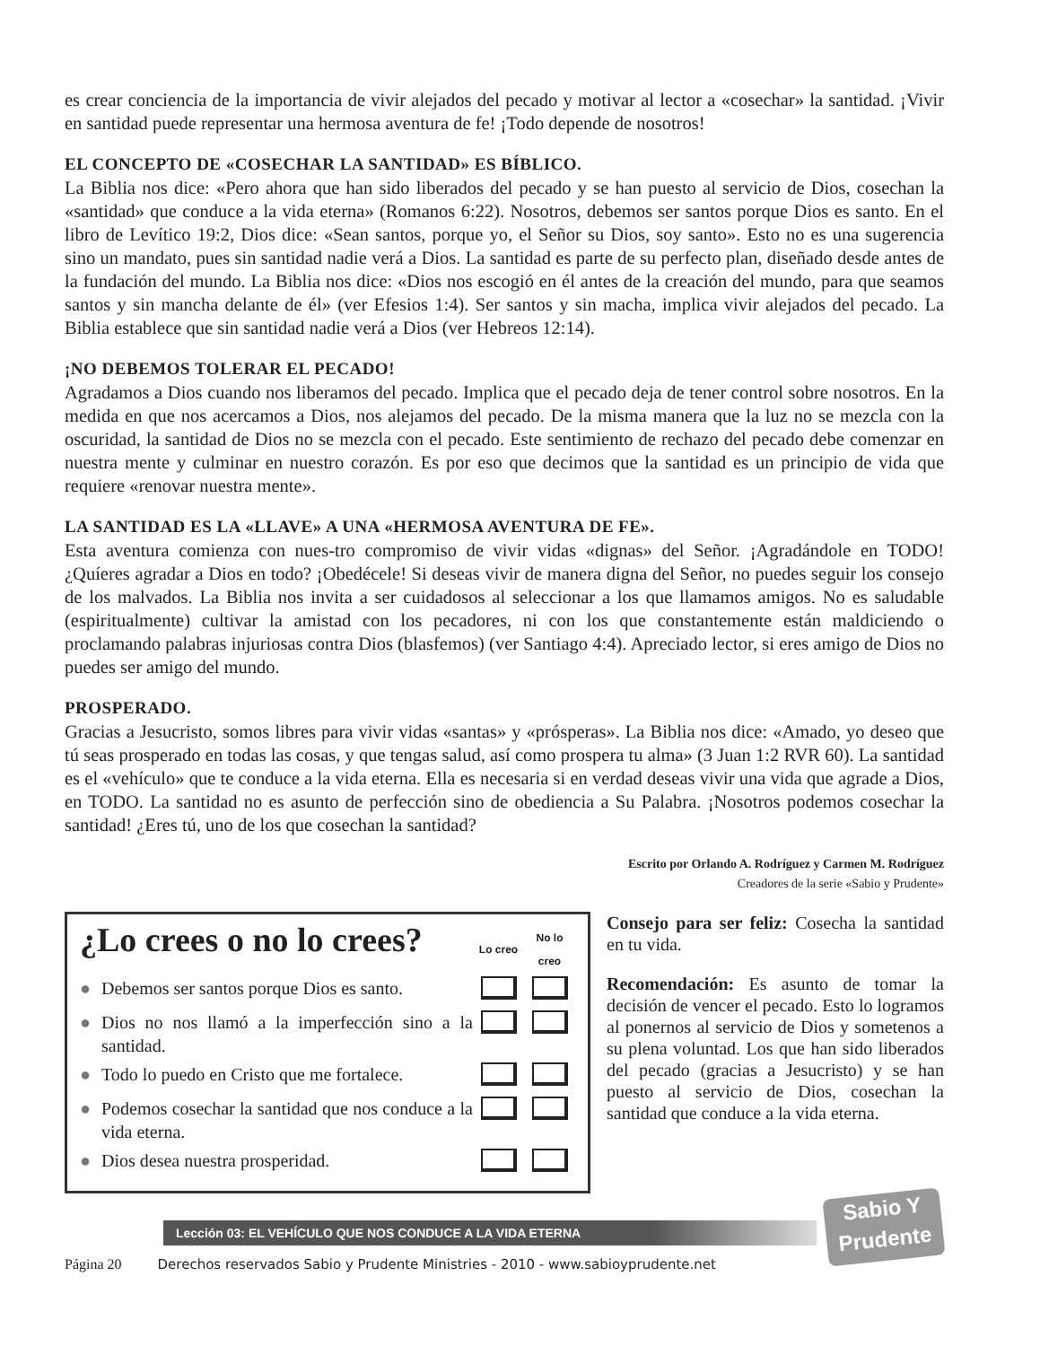es crear conciencia de la importancia de vivir alejados del pecado y motivar al lector a «cosechar» la santidad. ¡Vivir en santidad puede representar una hermosa aventura de fe! ¡Todo depende de nosotros!
EL CONCEPTO DE «COSECHAR LA SANTIDAD» ES BÍBLICO.
La Biblia nos dice: «Pero ahora que han sido liberados del pecado y se han puesto al servicio de Dios, cosechan la «santidad» que conduce a la vida eterna» (Romanos 6:22). Nosotros, debemos ser santos porque Dios es santo. En el libro de Levítico 19:2, Dios dice: «Sean santos, porque yo, el Señor su Dios, soy santo». Esto no es una sugerencia sino un mandato, pues sin santidad nadie verá a Dios. La santidad es parte de su perfecto plan, diseñado desde antes de la fundación del mundo. La Biblia nos dice: «Dios nos escogió en él antes de la creación del mundo, para que seamos santos y sin mancha delante de él» (ver Efesios 1:4). Ser santos y sin macha, implica vivir alejados del pecado. La Biblia establece que sin santidad nadie verá a Dios (ver Hebreos 12:14).
¡NO DEBEMOS TOLERAR EL PECADO!
Agradamos a Dios cuando nos liberamos del pecado. Implica que el pecado deja de tener control sobre nosotros. En la medida en que nos acercamos a Dios, nos alejamos del pecado. De la misma manera que la luz no se mezcla con la oscuridad, la santidad de Dios no se mezcla con el pecado. Este sentimiento de rechazo del pecado debe comenzar en nuestra mente y culminar en nuestro corazón. Es por eso que decimos que la santidad es un principio de vida que requiere «renovar nuestra mente».
LA SANTIDAD ES LA «LLAVE» A UNA «HERMOSA AVENTURA DE FE».
Esta aventura comienza con nues-tro compromiso de vivir vidas «dignas» del Señor. ¡Agradándole en TODO! ¿Quíeres agradar a Dios en todo? ¡Obedécele! Si deseas vivir de manera digna del Señor, no puedes seguir los consejo de los malvados. La Biblia nos invita a ser cuidadosos al seleccionar a los que llamamos amigos. No es saludable (espiritualmente) cultivar la amistad con los pecadores, ni con los que constantemente están maldiciendo o proclamando palabras injuriosas contra Dios (blasfemos) (ver Santiago 4:4). Apreciado lector, si eres amigo de Dios no puedes ser amigo del mundo.
PROSPERADO.
Gracias a Jesucristo, somos libres para vivir vidas «santas» y «prósperas». La Biblia nos dice: «Amado, yo deseo que tú seas prosperado en todas las cosas, y que tengas salud, así como prospera tu alma» (3 Juan 1:2 RVR 60). La santidad es el «vehículo» que te conduce a la vida eterna. Ella es necesaria si en verdad deseas vivir una vida que agrade a Dios, en TODO. La santidad no es asunto de perfección sino de obediencia a Su Palabra. ¡Nosotros podemos cosechar la santidad! ¿Eres tú, uno de los que cosechan la santidad?
Escrito por Orlando A. Rodríguez y Carmen M. Rodríguez
Creadores de la serie «Sabio y Prudente»
| ¿Lo crees o no lo crees? | | Lo creo | No lo creo |
| ● | Debemos ser santos porque Dios es santo. | | |
| ● | Dios no nos llamó a la imperfección sino a la santidad. | | |
| ● | Todo lo puedo en Cristo que me fortalece. | | |
| ● | Podemos cosechar la santidad que nos conduce a la vida eterna. | | |
| ● | Dios desea nuestra prosperidad. | | |
Consejo para ser feliz: Cosecha la santidad en tu vida.
Recomendación: Es asunto de tomar la decisión de vencer el pecado. Esto lo logramos al ponernos al servicio de Dios y sometenos a su plena voluntad. Los que han sido liberados del pecado (gracias a Jesucristo) y se han puesto al servicio de Dios, cosechan la santidad que conduce a la vida eterna.
Lección 03: EL VEHÍCULO QUE NOS CONDUCE A LA VIDA ETERNA
Página 20 Derechos reservados Sabio y Prudente Ministries - 2010 - www.sabioyprudente.net
Sabio Y
Prudente